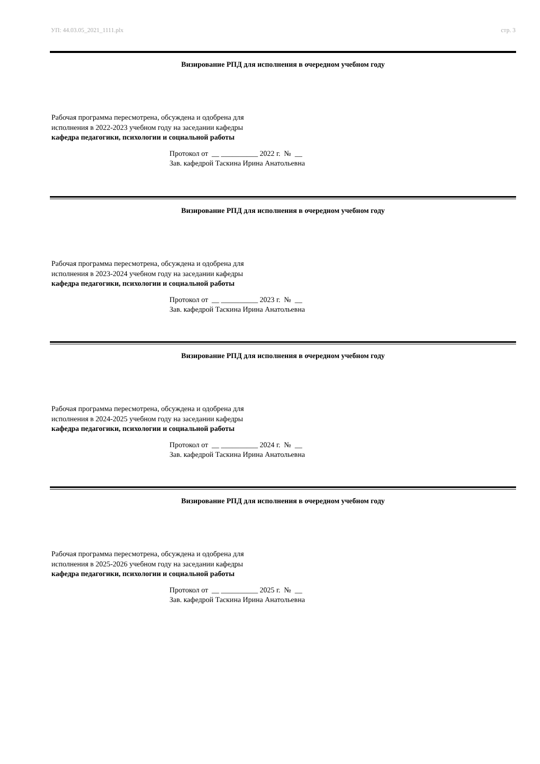УП: 44.03.05_2021_1111.plx стр. 3
Визирование РПД для исполнения в очередном учебном году
Рабочая программа пересмотрена, обсуждена и одобрена для
исполнения в 2022-2023 учебном году на заседании кафедры
кафедра педагогики, психологии и социальной работы
Протокол от __ __________ 2022 г. № __
Зав. кафедрой Таскина Ирина Анатольевна
Визирование РПД для исполнения в очередном учебном году
Рабочая программа пересмотрена, обсуждена и одобрена для
исполнения в 2023-2024 учебном году на заседании кафедры
кафедра педагогики, психологии и социальной работы
Протокол от __ __________ 2023 г. № __
Зав. кафедрой Таскина Ирина Анатольевна
Визирование РПД для исполнения в очередном учебном году
Рабочая программа пересмотрена, обсуждена и одобрена для
исполнения в 2024-2025 учебном году на заседании кафедры
кафедра педагогики, психологии и социальной работы
Протокол от __ __________ 2024 г. № __
Зав. кафедрой Таскина Ирина Анатольевна
Визирование РПД для исполнения в очередном учебном году
Рабочая программа пересмотрена, обсуждена и одобрена для
исполнения в 2025-2026 учебном году на заседании кафедры
кафедра педагогики, психологии и социальной работы
Протокол от __ __________ 2025 г. № __
Зав. кафедрой Таскина Ирина Анатольевна